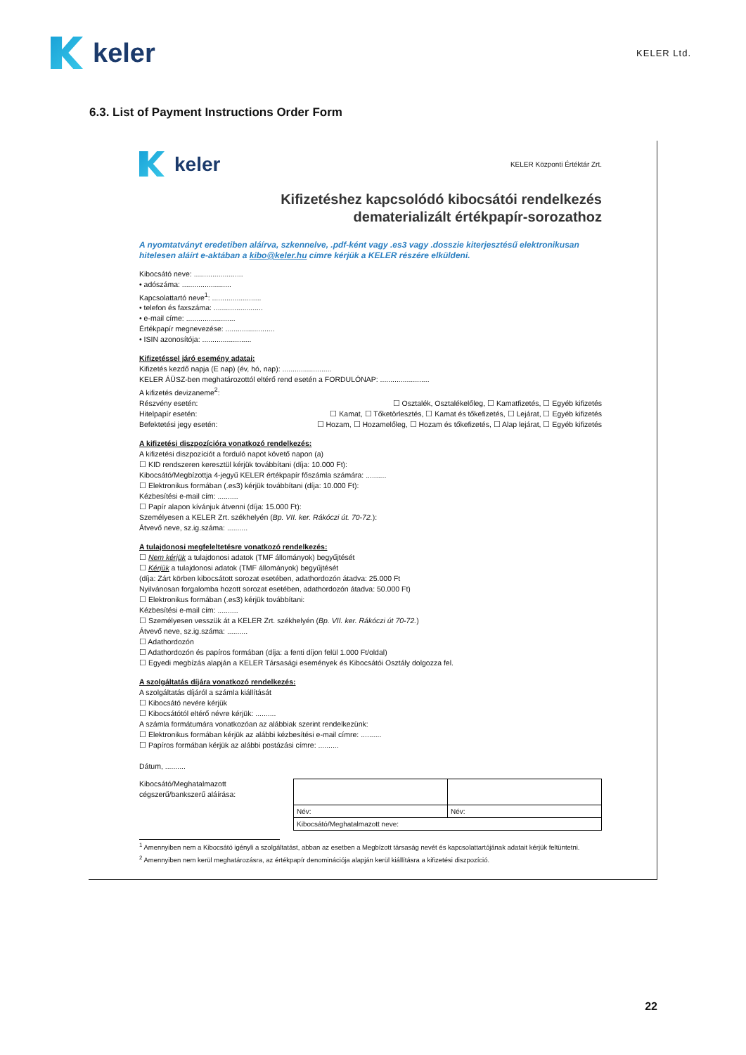keler
KELER Ltd.
6.3. List of Payment Instructions Order Form
keler
KELER Központi Értéktár Zrt.
Kifizetéshez kapcsolódó kibocsátói rendelkezés
dematerializált értékpapír-sorozathoz
A nyomtatványt eredetiben aláírva, szkennelve, .pdf-ként vagy .es3 vagy .dosszie kiterjesztésű elektronikusan hitelesen aláírt e-aktában a kibo@keler.hu címre kérjük a KELER részére elküldeni.
Kibocsátó neve: ........................
• adószáma: ........................
Kapcsolattartó neve<sup>1</sup>: ........................
• telefon és faxszáma: ........................
• e-mail címe: ........................
Értékpapír megnevezése: ........................
• ISIN azonosítója: ........................
Kifizetéssel járó esemény adatai:
Kifizetés kezdő napja (E nap) (év, hó, nap): ........................
KELER ÁÜSZ-ben meghatározottól eltérő rend esetén a FORDULÓNAP: ........................
A kifizetés devizaneme<sup>2</sup>:
Részvény esetén: ☐ Osztalék, Osztalékelőleg, ☐ Kamatfizetés, ☐ Egyéb kifizetés
Hitelpapír esetén: ☐ Kamat, ☐ Tőketörlesztés, ☐ Kamat és tőkefizetés, ☐ Lejárat, ☐ Egyéb kifizetés
Befektetési jegy esetén: ☐ Hozam, ☐ Hozamelőleg, ☐ Hozam és tőkefizetés, ☐ Alap lejárat, ☐ Egyéb kifizetés
A kifizetési diszpozícióra vonatkozó rendelkezés:
A kifizetési diszpozíciót a forduló napot követő napon (a)
☐ KID rendszeren keresztül kérjük továbbítani (díja: 10.000 Ft):
Kibocsátó/Megbízottja 4-jegyű KELER értékpapír főszámla számára: ..........
☐ Elektronikus formában (.es3) kérjük továbbítani (díja: 10.000 Ft):
Kézbesítési e-mail cím: ..........
☐ Papír alapon kívánjuk átvenni (díja: 15.000 Ft):
Személyesen a KELER Zrt. székhelyén (Bp. VII. ker. Rákóczi út. 70-72.):
Átvevő neve, sz.ig.száma: ..........
A tulajdonosi megfeleltetésre vonatkozó rendelkezés:
☐ Nem kérjük a tulajdonosi adatok (TMF állományok) begyűjtését
☐ Kérjük a tulajdonosi adatok (TMF állományok) begyűjtését
(díja: Zárt körben kibocsátott sorozat esetében, adathordozón átadva: 25.000 Ft
Nyilvánosan forgalomba hozott sorozat esetében, adathordozón átadva: 50.000 Ft)
☐ Elektronikus formában (.es3) kérjük továbbítani:
Kézbesítési e-mail cím: ..........
☐ Személyesen vesszük át a KELER Zrt. székhelyén (Bp. VII. ker. Rákóczi út 70-72.)
Átvevő neve, sz.ig.száma: ..........
☐ Adathordozón
☐ Adathordozón és papíros formában (díja: a fenti díjon felül 1.000 Ft/oldal)
☐ Egyedi megbízás alapján a KELER Társasági események és Kibocsátói Osztály dolgozza fel.
A szolgáltatás díjára vonatkozó rendelkezés:
A szolgáltatás díjáról a számla kiállítását
☐ Kibocsátó nevére kérjük
☐ Kibocsátótól eltérő névre kérjük: ..........
A számla formátumára vonatkozóan az alábbiak szerint rendelkezünk:
☐ Elektronikus formában kérjük az alábbi kézbesítési e-mail címre: ..........
☐ Papíros formában kérjük az alábbi postázási címre: ..........
Dátum, ..........
Kibocsátó/Meghatalmazott
cégszerű/bankszerű aláírása:
| Név: | Név: |
| Kibocsátó/Meghatalmazott neve: | |
<sup>1</sup> Amennyiben nem a Kibocsátó igényli a szolgáltatást, abban az esetben a Megbízott társaság nevét és kapcsolattartójának adatait kérjük feltüntetni.
<sup>2</sup> Amennyiben nem kerül meghatározásra, az értékpapír denominációja alapján kerül kiállításra a kifizetési diszpozíció.
22